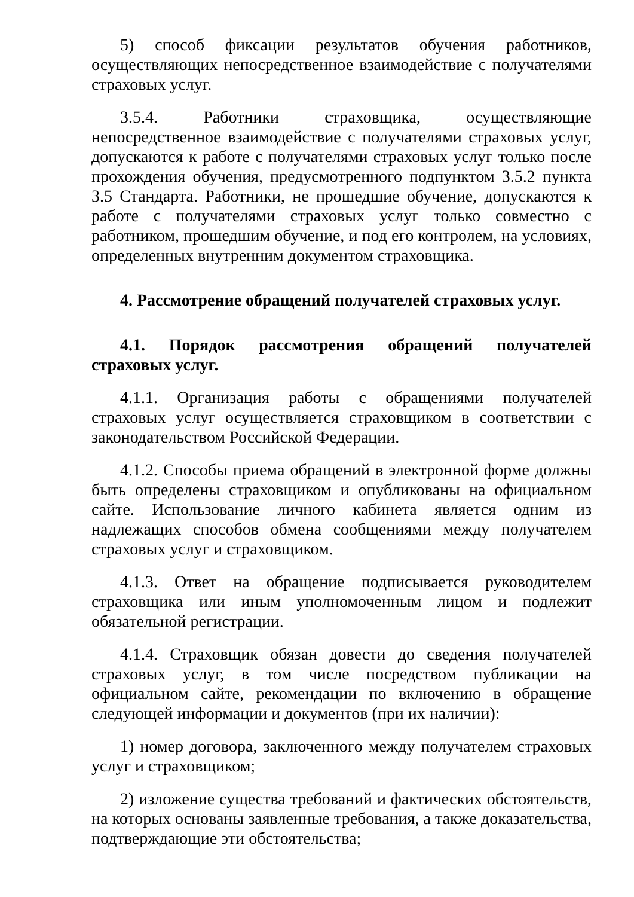5) способ фиксации результатов обучения работников, осуществляющих непосредственное взаимодействие с получателями страховых услуг.
3.5.4. Работники страховщика, осуществляющие непосредственное взаимодействие с получателями страховых услуг, допускаются к работе с получателями страховых услуг только после прохождения обучения, предусмотренного подпунктом 3.5.2 пункта 3.5 Стандарта. Работники, не прошедшие обучение, допускаются к работе с получателями страховых услуг только совместно с работником, прошедшим обучение, и под его контролем, на условиях, определенных внутренним документом страховщика.
4. Рассмотрение обращений получателей страховых услуг.
4.1. Порядок рассмотрения обращений получателей страховых услуг.
4.1.1. Организация работы с обращениями получателей страховых услуг осуществляется страховщиком в соответствии с законодательством Российской Федерации.
4.1.2. Способы приема обращений в электронной форме должны быть определены страховщиком и опубликованы на официальном сайте. Использование личного кабинета является одним из надлежащих способов обмена сообщениями между получателем страховых услуг и страховщиком.
4.1.3. Ответ на обращение подписывается руководителем страховщика или иным уполномоченным лицом и подлежит обязательной регистрации.
4.1.4. Страховщик обязан довести до сведения получателей страховых услуг, в том числе посредством публикации на официальном сайте, рекомендации по включению в обращение следующей информации и документов (при их наличии):
1) номер договора, заключенного между получателем страховых услуг и страховщиком;
2) изложение существа требований и фактических обстоятельств, на которых основаны заявленные требования, а также доказательства, подтверждающие эти обстоятельства;